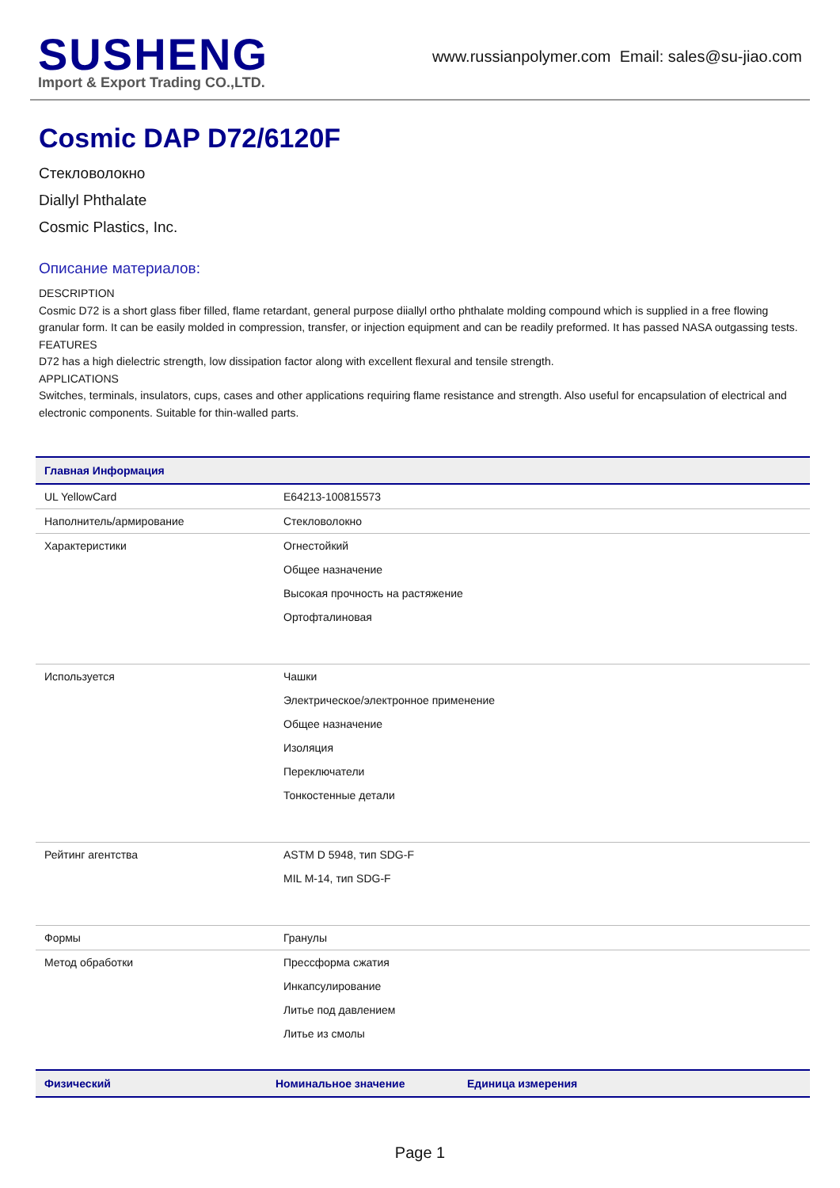SUSHENG
Import & Export Trading CO.,LTD.
www.russianpolymer.com Email: sales@su-jiao.com
Cosmic DAP D72/6120F
Стекловолокно
Diallyl Phthalate
Cosmic Plastics, Inc.
Описание материалов:
DESCRIPTION
Cosmic D72 is a short glass fiber filled, flame retardant, general purpose diiallyl ortho phthalate molding compound which is supplied in a free flowing granular form. It can be easily molded in compression, transfer, or injection equipment and can be readily preformed. It has passed NASA outgassing tests.
FEATURES
D72 has a high dielectric strength, low dissipation factor along with excellent flexural and tensile strength.
APPLICATIONS
Switches, terminals, insulators, cups, cases and other applications requiring flame resistance and strength. Also useful for encapsulation of electrical and electronic components. Suitable for thin-walled parts.
| Главная Информация | |
| --- | --- |
| UL YellowCard | E64213-100815573 |
| Наполнитель/армирование | Стекловолокно |
| Характеристики | Огнестойкий Общее назначение Высокая прочность на растяжение Ортофталиновая |
| Используется | Чашки Электрическое/электронное применение Общее назначение Изоляция Переключатели Тонкостенные детали |
| Рейтинг агентства | ASTM D 5948, тип SDG-F MIL M-14, тип SDG-F |
| Формы | Гранулы |
| Метод обработки | Прессформа сжатия Инкапсулирование Литье под давлением Литье из смолы |
| Физический | Номинальное значение | Единица измерения |
| --- | --- | --- |
Page 1